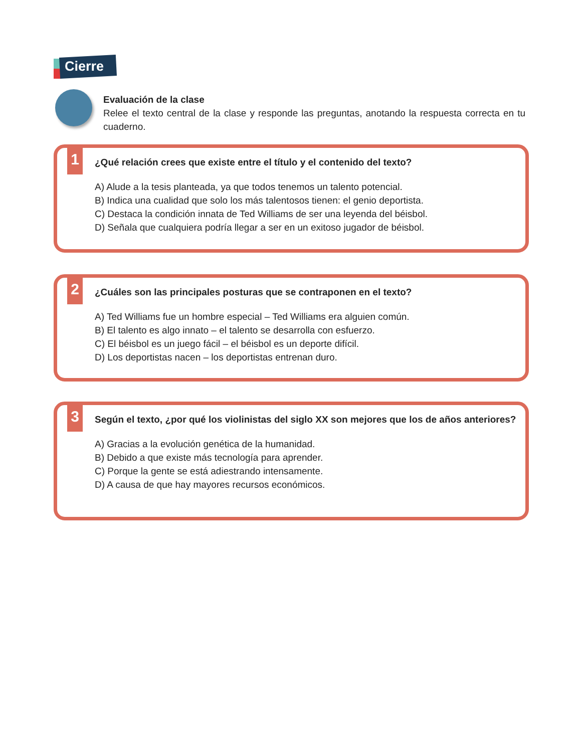Cierre
Evaluación de la clase
Relee el texto central de la clase y responde las preguntas, anotando la respuesta correcta en tu cuaderno.
1
¿Qué relación crees que existe entre el título y el contenido del texto?
A) Alude a la tesis planteada, ya que todos tenemos un talento potencial.
B) Indica una cualidad que solo los más talentosos tienen: el genio deportista.
C) Destaca la condición innata de Ted Williams de ser una leyenda del béisbol.
D) Señala que cualquiera podría llegar a ser en un exitoso jugador de béisbol.
2
¿Cuáles son las principales posturas que se contraponen en el texto?
A) Ted Williams fue un hombre especial – Ted Williams era alguien común.
B) El talento es algo innato – el talento se desarrolla con esfuerzo.
C) El béisbol es un juego fácil – el béisbol es un deporte difícil.
D) Los deportistas nacen – los deportistas entrenan duro.
3
Según el texto, ¿por qué los violinistas del siglo XX son mejores que los de años anteriores?
A) Gracias a la evolución genética de la humanidad.
B) Debido a que existe más tecnología para aprender.
C) Porque la gente se está adiestrando intensamente.
D) A causa de que hay mayores recursos económicos.